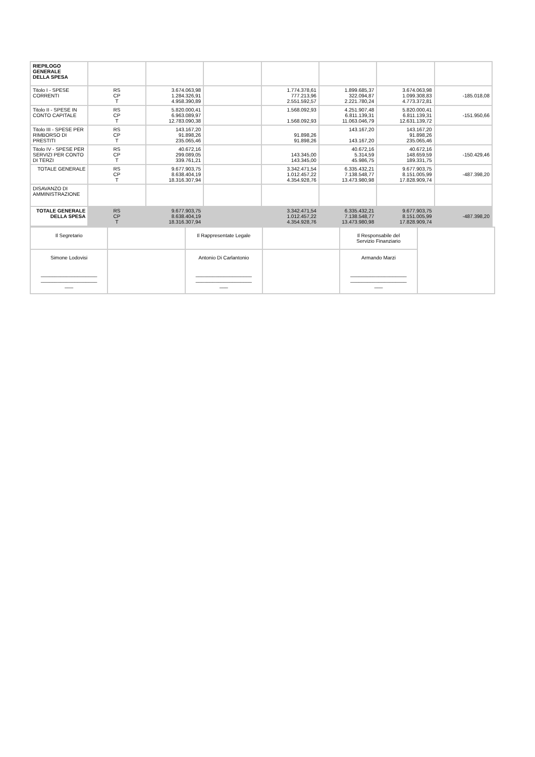| RIEPILOGO GENERALE DELLA SPESA | | | | | | | |
| Titolo I - SPESE CORRENTI | RS CP T | 3.674.063,98 1.284.326,91 4.958.390,89 | | 1.774.378,61 777.213,96 2.551.592,57 | 1.899.685,37 322.094,87 2.221.780,24 | 3.674.063,98 1.099.308,83 4.773.372,81 | -185.018,08 |
| Titolo II - SPESE IN CONTO CAPITALE | RS CP T | 5.820.000,41 6.963.089,97 12.783.090,38 | | 1.568.092,93 1.568.092,93 | 4.251.907,48 6.811.139,31 11.063.046,79 | 5.820.000,41 6.811.139,31 12.631.139,72 | -151.950,66 |
| Titolo III - SPESE PER RIMBORSO DI PRESTITI | RS CP T | 143.167,20 91.898,26 235.065,46 | | 91.898,26 91.898,26 | 143.167,20 143.167,20 | 143.167,20 91.898,26 235.065,46 | |
| Titolo IV - SPESE PER SERVIZI PER CONTO DI TERZI | RS CP T | 40.672,16 299.089,05 339.761,21 | | 143.345,00 143.345,00 | 40.672,16 5.314,59 45.986,75 | 40.672,16 148.659,59 189.331,75 | -150.429,46 |
| TOTALE GENERALE | RS CP T | 9.677.903,75 8.638.404,19 18.316.307,94 | | 3.342.471,54 1.012.457,22 4.354.928,76 | 6.335.432,21 7.138.548,77 13.473.980,98 | 9.677.903,75 8.151.005,99 17.828.909,74 | -487.398,20 |
| DISAVANZO DI AMMINISTRAZIONE | | | | | | | |
| TOTALE GENERALE DELLA SPESA | RS CP T | 9.677.903,75 8.638.404,19 18.316.307,94 | | 3.342.471,54 1.012.457,22 4.354.928,76 | 6.335.432,21 7.138.548,77 13.473.980,98 | 9.677.903,75 8.151.005,99 17.828.909,74 | -487.398,20 |
| Il Segretario | | Il Rappresentate Legale | | Il Responsabile del Servizio Finanziario | |
| Simone Lodovisi ____________________ ____________________ ___ | | Antonio Di Carlantonio ____________________ ____________________ ___ | | Armando Marzi ____________________ ____________________ ___ | |